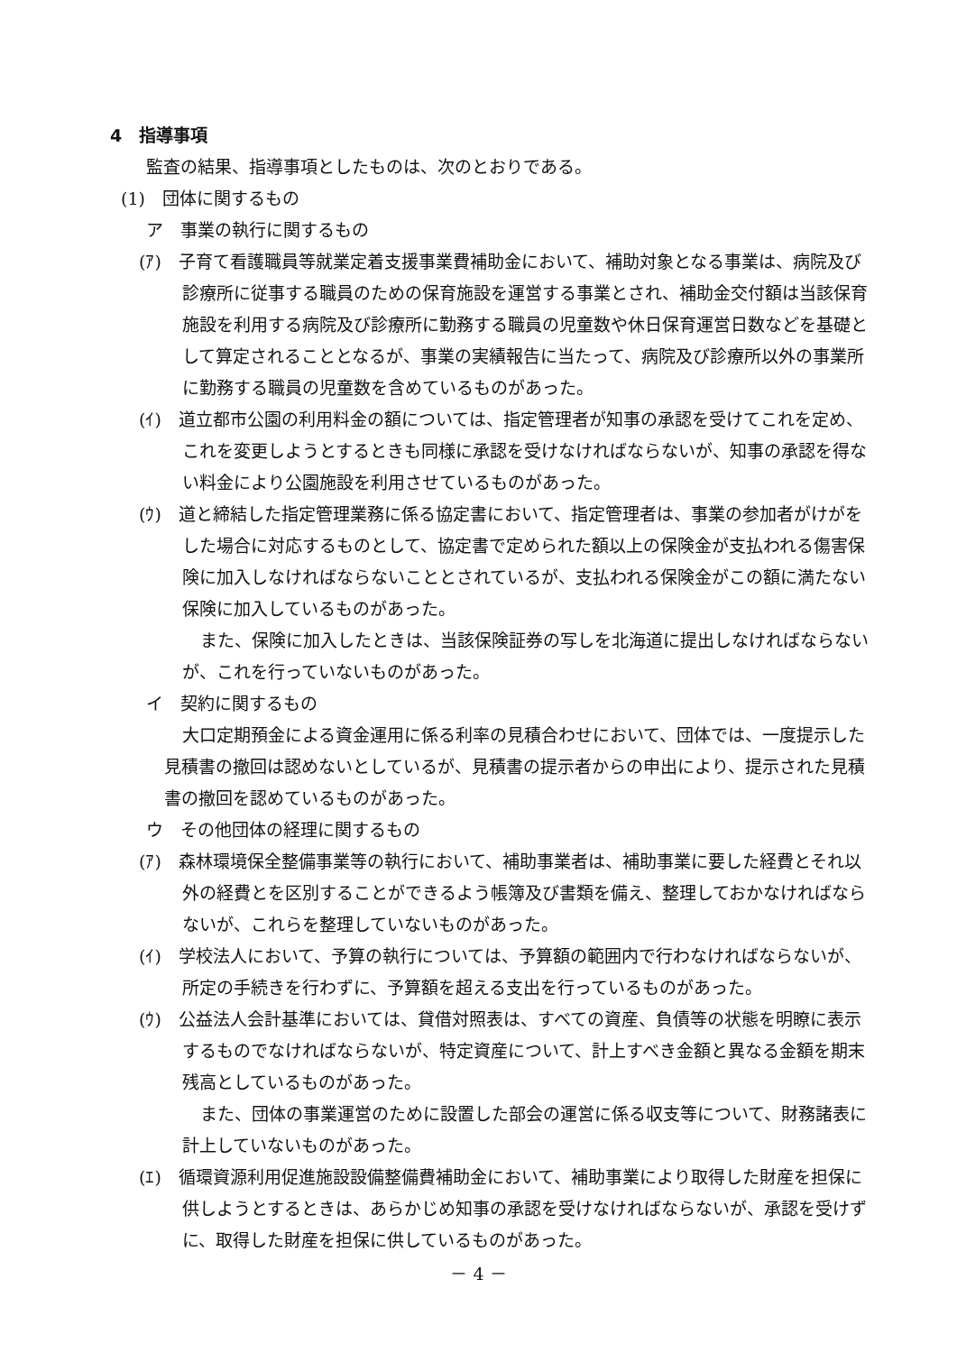4　指導事項
監査の結果、指導事項としたものは、次のとおりである。
(1)　団体に関するもの
ア　事業の執行に関するもの
(ｱ)　子育て看護職員等就業定着支援事業費補助金において、補助対象となる事業は、病院及び診療所に従事する職員のための保育施設を運営する事業とされ、補助金交付額は当該保育施設を利用する病院及び診療所に勤務する職員の児童数や休日保育運営日数などを基礎として算定されることとなるが、事業の実績報告に当たって、病院及び診療所以外の事業所に勤務する職員の児童数を含めているものがあった。
(ｲ)　道立都市公園の利用料金の額については、指定管理者が知事の承認を受けてこれを定め、これを変更しようとするときも同様に承認を受けなければならないが、知事の承認を得ない料金により公園施設を利用させているものがあった。
(ｳ)　道と締結した指定管理業務に係る協定書において、指定管理者は、事業の参加者がけがをした場合に対応するものとして、協定書で定められた額以上の保険金が支払われる傷害保険に加入しなければならないこととされているが、支払われる保険金がこの額に満たない保険に加入しているものがあった。
また、保険に加入したときは、当該保険証券の写しを北海道に提出しなければならないが、これを行っていないものがあった。
イ　契約に関するもの
大口定期預金による資金運用に係る利率の見積合わせにおいて、団体では、一度提示した見積書の撤回は認めないとしているが、見積書の提示者からの申出により、提示された見積書の撤回を認めているものがあった。
ウ　その他団体の経理に関するもの
(ｱ)　森林環境保全整備事業等の執行において、補助事業者は、補助事業に要した経費とそれ以外の経費とを区別することができるよう帳簿及び書類を備え、整理しておかなければならないが、これらを整理していないものがあった。
(ｲ)　学校法人において、予算の執行については、予算額の範囲内で行わなければならないが、所定の手続きを行わずに、予算額を超える支出を行っているものがあった。
(ｳ)　公益法人会計基準においては、貸借対照表は、すべての資産、負債等の状態を明瞭に表示するものでなければならないが、特定資産について、計上すべき金額と異なる金額を期末残高としているものがあった。
また、団体の事業運営のために設置した部会の運営に係る収支等について、財務諸表に計上していないものがあった。
(ｴ)　循環資源利用促進施設設備整備費補助金において、補助事業により取得した財産を担保に供しようとするときは、あらかじめ知事の承認を受けなければならないが、承認を受けずに、取得した財産を担保に供しているものがあった。
－ 4 －